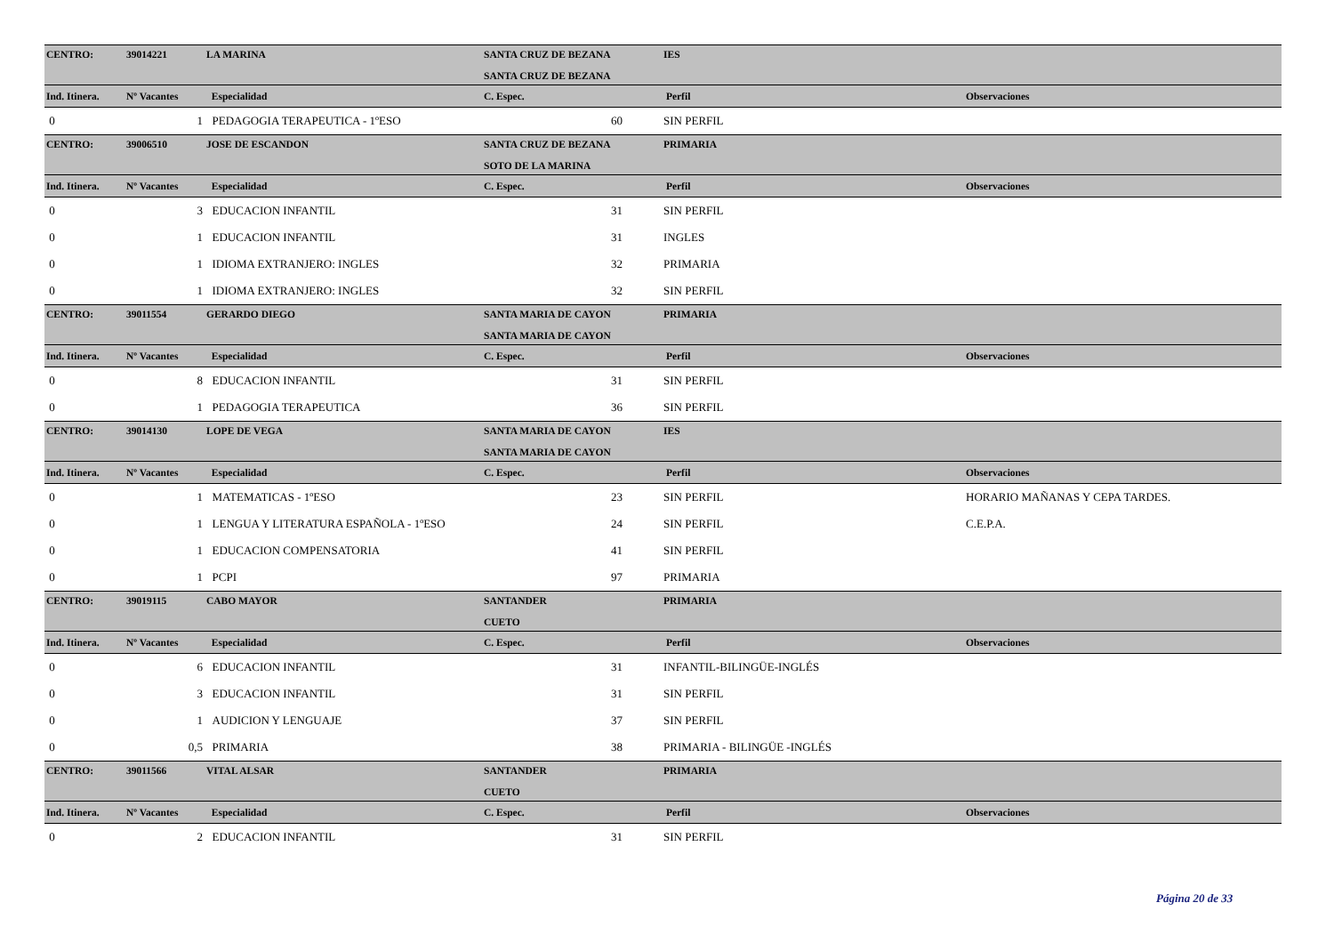| CENTRO: | 39014221 | LA MARINA | SANTA CRUZ DE BEZANA | | IES | |
| | | | SANTA CRUZ DE BEZANA | | | |
| Ind. Itinera. | Nº Vacantes | Especialidad | C. Espec. | | Perfil | Observaciones |
| 0 | 1 | PEDAGOGIA TERAPEUTICA - 1ºESO | 60 | | SIN PERFIL | |
| CENTRO: | 39006510 | JOSE DE ESCANDON | SANTA CRUZ DE BEZANA | | PRIMARIA | |
| | | | SOTO DE LA MARINA | | | |
| Ind. Itinera. | Nº Vacantes | Especialidad | C. Espec. | | Perfil | Observaciones |
| 0 | 3 | EDUCACION INFANTIL | 31 | | SIN PERFIL | |
| 0 | 1 | EDUCACION INFANTIL | 31 | | INGLES | |
| 0 | 1 | IDIOMA EXTRANJERO: INGLES | 32 | | PRIMARIA | |
| 0 | 1 | IDIOMA EXTRANJERO: INGLES | 32 | | SIN PERFIL | |
| CENTRO: | 39011554 | GERARDO DIEGO | SANTA MARIA DE CAYON | | PRIMARIA | |
| | | | SANTA MARIA DE CAYON | | | |
| Ind. Itinera. | Nº Vacantes | Especialidad | C. Espec. | | Perfil | Observaciones |
| 0 | 8 | EDUCACION INFANTIL | 31 | | SIN PERFIL | |
| 0 | 1 | PEDAGOGIA TERAPEUTICA | 36 | | SIN PERFIL | |
| CENTRO: | 39014130 | LOPE DE VEGA | SANTA MARIA DE CAYON | | IES | |
| | | | SANTA MARIA DE CAYON | | | |
| Ind. Itinera. | Nº Vacantes | Especialidad | C. Espec. | | Perfil | Observaciones |
| 0 | 1 | MATEMATICAS - 1ºESO | 23 | | SIN PERFIL | HORARIO MAÑANAS Y CEPA TARDES. |
| 0 | 1 | LENGUA Y LITERATURA ESPAÑOLA - 1ºESO | 24 | | SIN PERFIL | C.E.P.A. |
| 0 | 1 | EDUCACION COMPENSATORIA | 41 | | SIN PERFIL | |
| 0 | 1 | PCPI | 97 | | PRIMARIA | |
| CENTRO: | 39019115 | CABO MAYOR | SANTANDER | | PRIMARIA | |
| | | | CUETO | | | |
| Ind. Itinera. | Nº Vacantes | Especialidad | C. Espec. | | Perfil | Observaciones |
| 0 | 6 | EDUCACION INFANTIL | 31 | | INFANTIL-BILINGÜE-INGLÉS | |
| 0 | 3 | EDUCACION INFANTIL | 31 | | SIN PERFIL | |
| 0 | 1 | AUDICION Y LENGUAJE | 37 | | SIN PERFIL | |
| 0 | 0,5 | PRIMARIA | 38 | | PRIMARIA - BILINGÜE -INGLÉS | |
| CENTRO: | 39011566 | VITAL ALSAR | SANTANDER | | PRIMARIA | |
| | | | CUETO | | | |
| Ind. Itinera. | Nº Vacantes | Especialidad | C. Espec. | | Perfil | Observaciones |
| 0 | 2 | EDUCACION INFANTIL | 31 | | SIN PERFIL | |
Página 20 de 33